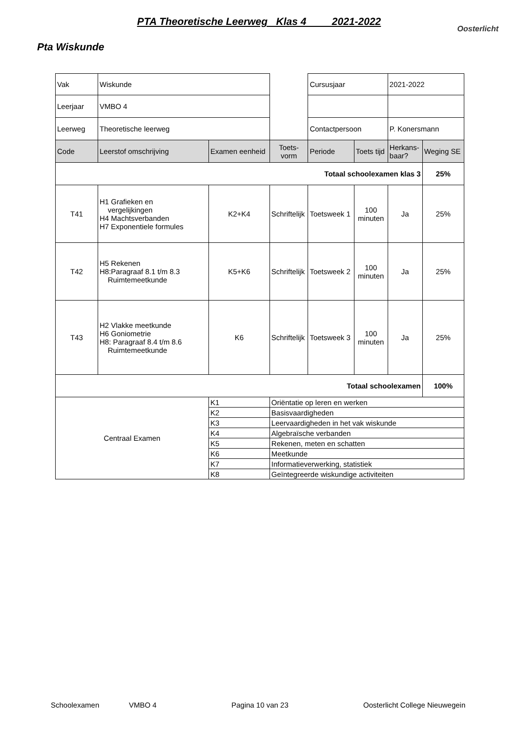PTA Theoretische Leerweg Klas 4 2021-2022
Oosterlicht
Pta Wiskunde
| Vak | Wiskunde | | | Cursusjaar | | 2021-2022 | |
| Leerjaar | VMBO 4 | | | | | | |
| Leerweg | Theoretische leerweg | | | Contactpersoon | | P. Konersmann | |
| Code | Leerstof omschrijving | Examen eenheid | Toets- vorm | Periode | Toets tijd | Herkans- baar? | Weging SE |
| Totaal schoolexamen klas 3 | | | | | | | 25% |
| T41 | H1 Grafieken en vergelijkingen H4 Machtsverbanden H7 Exponentiele formules | K2+K4 | Schriftelijk | Toetsweek 1 | 100 minuten | Ja | 25% |
| T42 | H5 Rekenen H8:Paragraaf 8.1 t/m 8.3 Ruimtemeetkunde | K5+K6 | Schriftelijk | Toetsweek 2 | 100 minuten | Ja | 25% |
| T43 | H2 Vlakke meetkunde H6 Goniometrie H8: Paragraaf 8.4 t/m 8.6 Ruimtemeetkunde | K6 | Schriftelijk | Toetsweek 3 | 100 minuten | Ja | 25% |
| Totaal schoolexamen | | | | | | | 100% |
| Centraal Examen | | K1 | Oriëntatie op leren en werken | | | | |
| | | K2 | Basisvaardigheden | | | | |
| | | K3 | Leervaardigheden in het vak wiskunde | | | | |
| | | K4 | Algebraïsche verbanden | | | | |
| | | K5 | Rekenen, meten en schatten | | | | |
| | | K6 | Meetkunde | | | | |
| | | K7 | Informatieverwerking, statistiek | | | | |
| | | K8 | Geïntegreerde wiskundige activiteiten | | | | |
Schoolexamen VMBO 4 Pagina 10 van 23 Oosterlicht College Nieuwegein